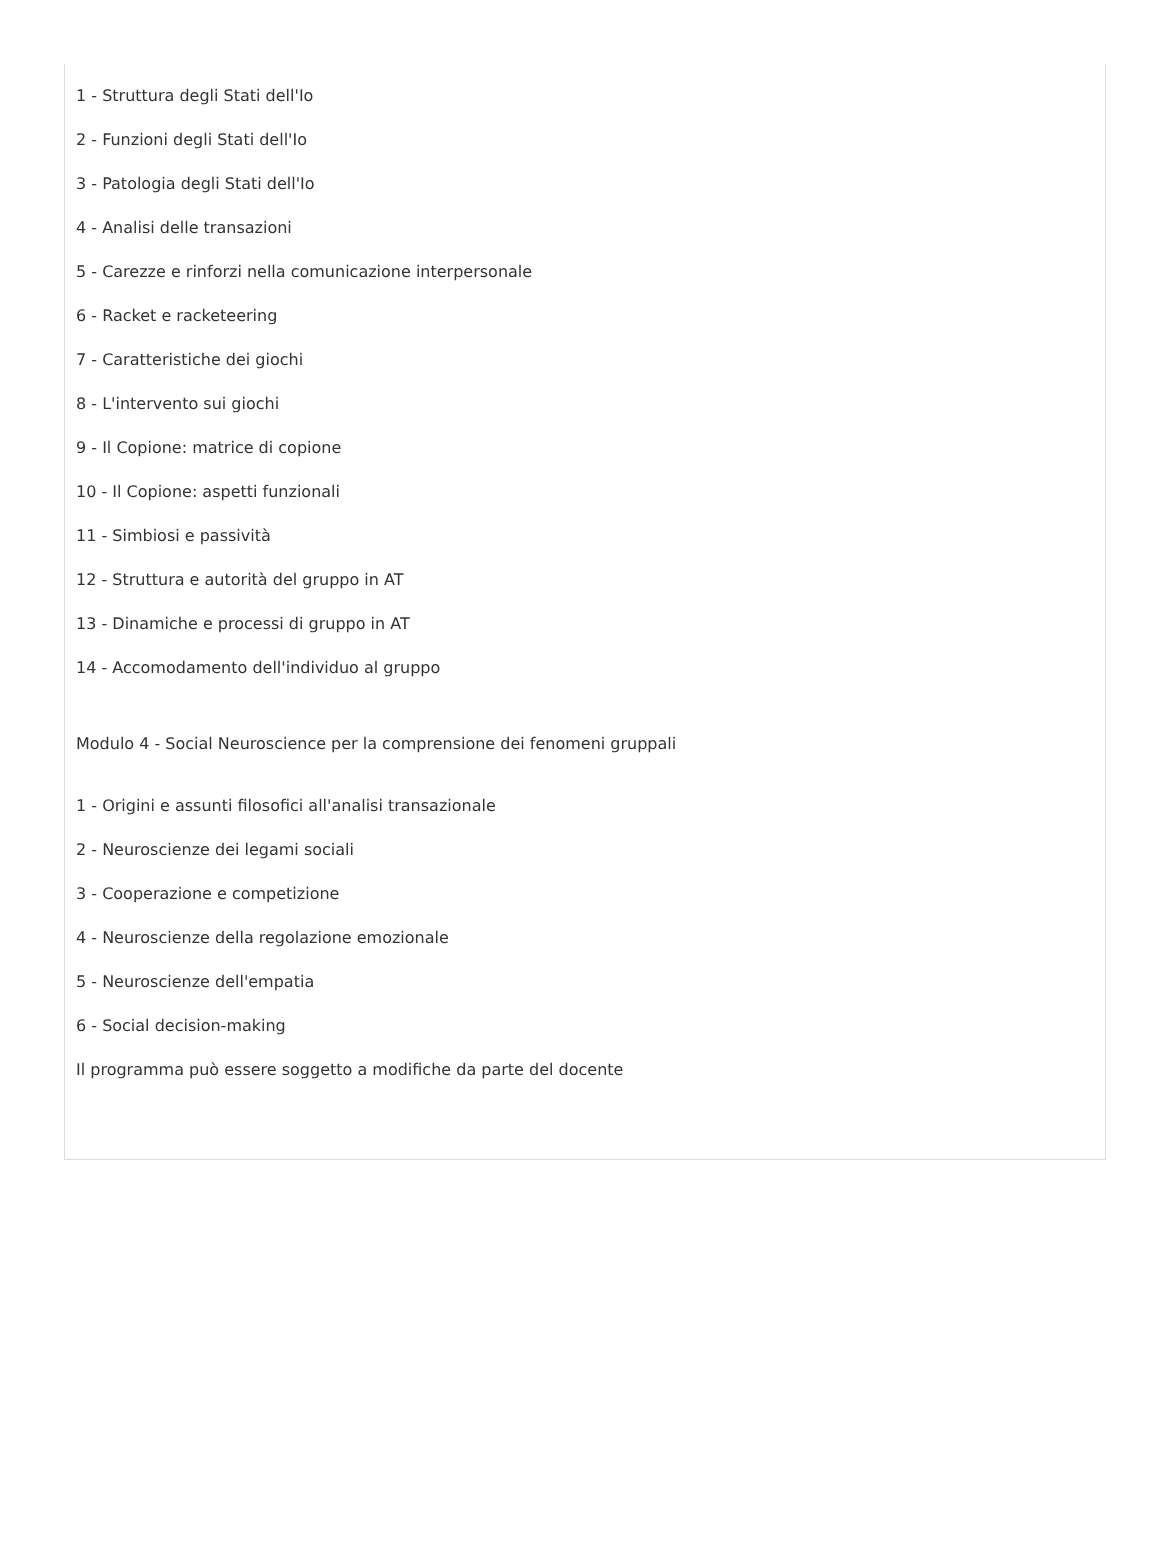1 - Struttura degli Stati dell'Io
2 - Funzioni degli Stati dell'Io
3 - Patologia degli Stati dell'Io
4 - Analisi delle transazioni
5 - Carezze e rinforzi nella comunicazione interpersonale
6 - Racket e racketeering
7 - Caratteristiche dei giochi
8 - L'intervento sui giochi
9 - Il Copione: matrice di copione
10 - Il Copione: aspetti funzionali
11 - Simbiosi e passività
12 - Struttura e autorità del gruppo in AT
13 - Dinamiche e processi di gruppo in AT
14 - Accomodamento dell'individuo al gruppo
Modulo 4 - Social Neuroscience per la comprensione dei fenomeni gruppali
1 - Origini e assunti filosofici all'analisi transazionale
2 - Neuroscienze dei legami sociali
3 - Cooperazione e competizione
4 - Neuroscienze della regolazione emozionale
5 - Neuroscienze dell'empatia
6 - Social decision-making
Il programma può essere soggetto a modifiche da parte del docente